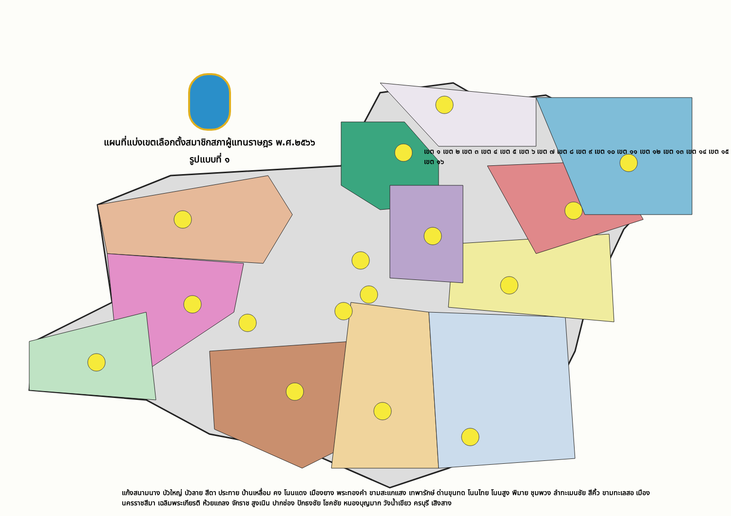แผนที่แบ่งเขตเลือกตั้งสมาชิกสภาผู้แทนราษฎร พ.ศ.๒๕๖๖
รูปแบบที่ ๑
เขต ๑ เขต ๒ เขต ๓ เขต ๔ เขต ๕ เขต ๖ เขต ๗ เขต ๘ เขต ๙ เขต ๑๐ เขต ๑๑ เขต ๑๒ เขต ๑๓ เขต ๑๔ เขต ๑๕ เขต ๑๖
แก้งสนามนาง บัวใหญ่ บัวลาย สีดา ประทาย บ้านเหลื่อม คง โนนแดง เมืองยาง พระทองคำ ขามสะแกแสง เทพารักษ์ ด่านขุนทด โนนไทย โนนสูง พิมาย ชุมพวง ลำทะเมนชัย สีคิ้ว ขามทะเลสอ เมืองนครราชสีมา เฉลิมพระเกียรติ ห้วยแถลง จักราช สูงเนิน ปากช่อง ปักธงชัย โชคชัย หนองบุญมาก วังน้ำเขียว ครบุรี เสิงสาง